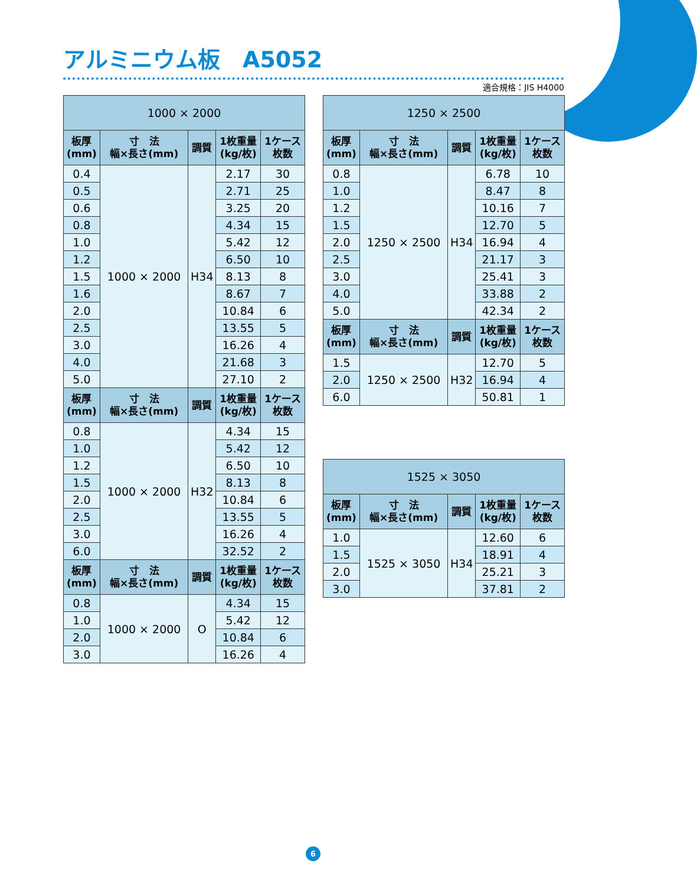アルミニウム板　A5052
適合規格：JIS H4000
| 1000 × 2000 | | | | |
| --- | --- | --- | --- | --- |
| 板厚 (mm) | 寸 法 幅×長さ(mm) | 調質 | 1枚重量 (kg/枚) | 1ケース 枚数 |
| 0.4 | 1000 × 2000 | H34 | 2.17 | 30 |
| 0.5 | | | 2.71 | 25 |
| 0.6 | | | 3.25 | 20 |
| 0.8 | | | 4.34 | 15 |
| 1.0 | | | 5.42 | 12 |
| 1.2 | | | 6.50 | 10 |
| 1.5 | | | 8.13 | 8 |
| 1.6 | | | 8.67 | 7 |
| 2.0 | | | 10.84 | 6 |
| 2.5 | | | 13.55 | 5 |
| 3.0 | | | 16.26 | 4 |
| 4.0 | | | 21.68 | 3 |
| 5.0 | | | 27.10 | 2 |
| 板厚 (mm) | 寸 法 幅×長さ(mm) | 調質 | 1枚重量 (kg/枚) | 1ケース 枚数 |
| 0.8 | 1000 × 2000 | H32 | 4.34 | 15 |
| 1.0 | | | 5.42 | 12 |
| 1.2 | | | 6.50 | 10 |
| 1.5 | | | 8.13 | 8 |
| 2.0 | | | 10.84 | 6 |
| 2.5 | | | 13.55 | 5 |
| 3.0 | | | 16.26 | 4 |
| 6.0 | | | 32.52 | 2 |
| 板厚 (mm) | 寸 法 幅×長さ(mm) | 調質 | 1枚重量 (kg/枚) | 1ケース 枚数 |
| 0.8 | 1000 × 2000 | O | 4.34 | 15 |
| 1.0 | | | 5.42 | 12 |
| 2.0 | | | 10.84 | 6 |
| 3.0 | | | 16.26 | 4 |
| 1250 × 2500 | | | | |
| --- | --- | --- | --- | --- |
| 板厚 (mm) | 寸 法 幅×長さ(mm) | 調質 | 1枚重量 (kg/枚) | 1ケース 枚数 |
| 0.8 | 1250 × 2500 | H34 | 6.78 | 10 |
| 1.0 | | | 8.47 | 8 |
| 1.2 | | | 10.16 | 7 |
| 1.5 | | | 12.70 | 5 |
| 2.0 | | | 16.94 | 4 |
| 2.5 | | | 21.17 | 3 |
| 3.0 | | | 25.41 | 3 |
| 4.0 | | | 33.88 | 2 |
| 5.0 | | | 42.34 | 2 |
| 板厚 (mm) | 寸 法 幅×長さ(mm) | 調質 | 1枚重量 (kg/枚) | 1ケース 枚数 |
| 1.5 | 1250 × 2500 | H32 | 12.70 | 5 |
| 2.0 | | | 16.94 | 4 |
| 6.0 | | | 50.81 | 1 |
| 1525 × 3050 | | | | |
| --- | --- | --- | --- | --- |
| 板厚 (mm) | 寸 法 幅×長さ(mm) | 調質 | 1枚重量 (kg/枚) | 1ケース 枚数 |
| 1.0 | 1525 × 3050 | H34 | 12.60 | 6 |
| 1.5 | | | 18.91 | 4 |
| 2.0 | | | 25.21 | 3 |
| 3.0 | | | 37.81 | 2 |
6